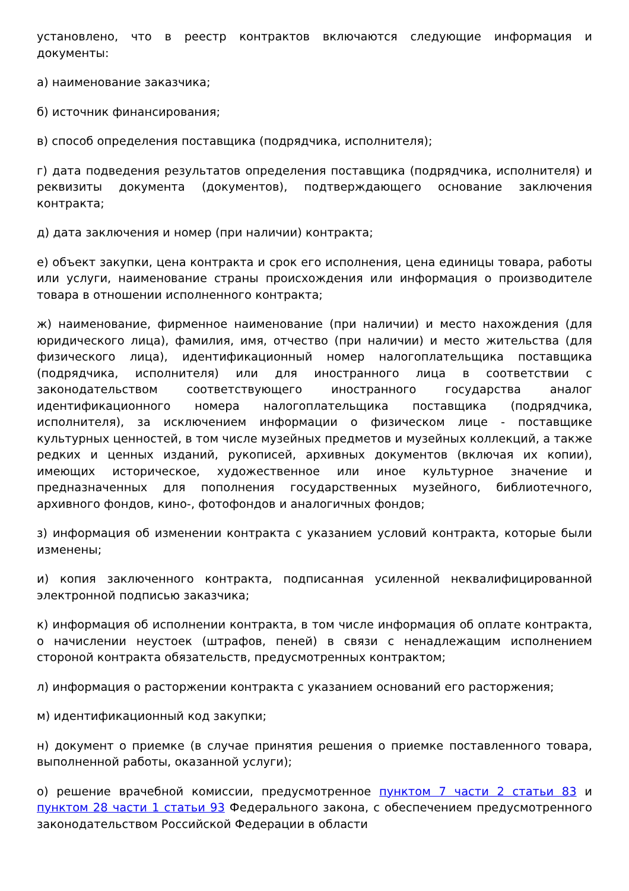установлено, что в реестр контрактов включаются следующие информация и документы:
а) наименование заказчика;
б) источник финансирования;
в) способ определения поставщика (подрядчика, исполнителя);
г) дата подведения результатов определения поставщика (подрядчика, исполнителя) и реквизиты документа (документов), подтверждающего основание заключения контракта;
д) дата заключения и номер (при наличии) контракта;
е) объект закупки, цена контракта и срок его исполнения, цена единицы товара, работы или услуги, наименование страны происхождения или информация о производителе товара в отношении исполненного контракта;
ж) наименование, фирменное наименование (при наличии) и место нахождения (для юридического лица), фамилия, имя, отчество (при наличии) и место жительства (для физического лица), идентификационный номер налогоплательщика поставщика (подрядчика, исполнителя) или для иностранного лица в соответствии с законодательством соответствующего иностранного государства аналог идентификационного номера налогоплательщика поставщика (подрядчика, исполнителя), за исключением информации о физическом лице - поставщике культурных ценностей, в том числе музейных предметов и музейных коллекций, а также редких и ценных изданий, рукописей, архивных документов (включая их копии), имеющих историческое, художественное или иное культурное значение и предназначенных для пополнения государственных музейного, библиотечного, архивного фондов, кино-, фотофондов и аналогичных фондов;
з) информация об изменении контракта с указанием условий контракта, которые были изменены;
и) копия заключенного контракта, подписанная усиленной неквалифицированной электронной подписью заказчика;
к) информация об исполнении контракта, в том числе информация об оплате контракта, о начислении неустоек (штрафов, пеней) в связи с ненадлежащим исполнением стороной контракта обязательств, предусмотренных контрактом;
л) информация о расторжении контракта с указанием оснований его расторжения;
м) идентификационный код закупки;
н) документ о приемке (в случае принятия решения о приемке поставленного товара, выполненной работы, оказанной услуги);
о) решение врачебной комиссии, предусмотренное пунктом 7 части 2 статьи 83 и пунктом 28 части 1 статьи 93 Федерального закона, с обеспечением предусмотренного законодательством Российской Федерации в области